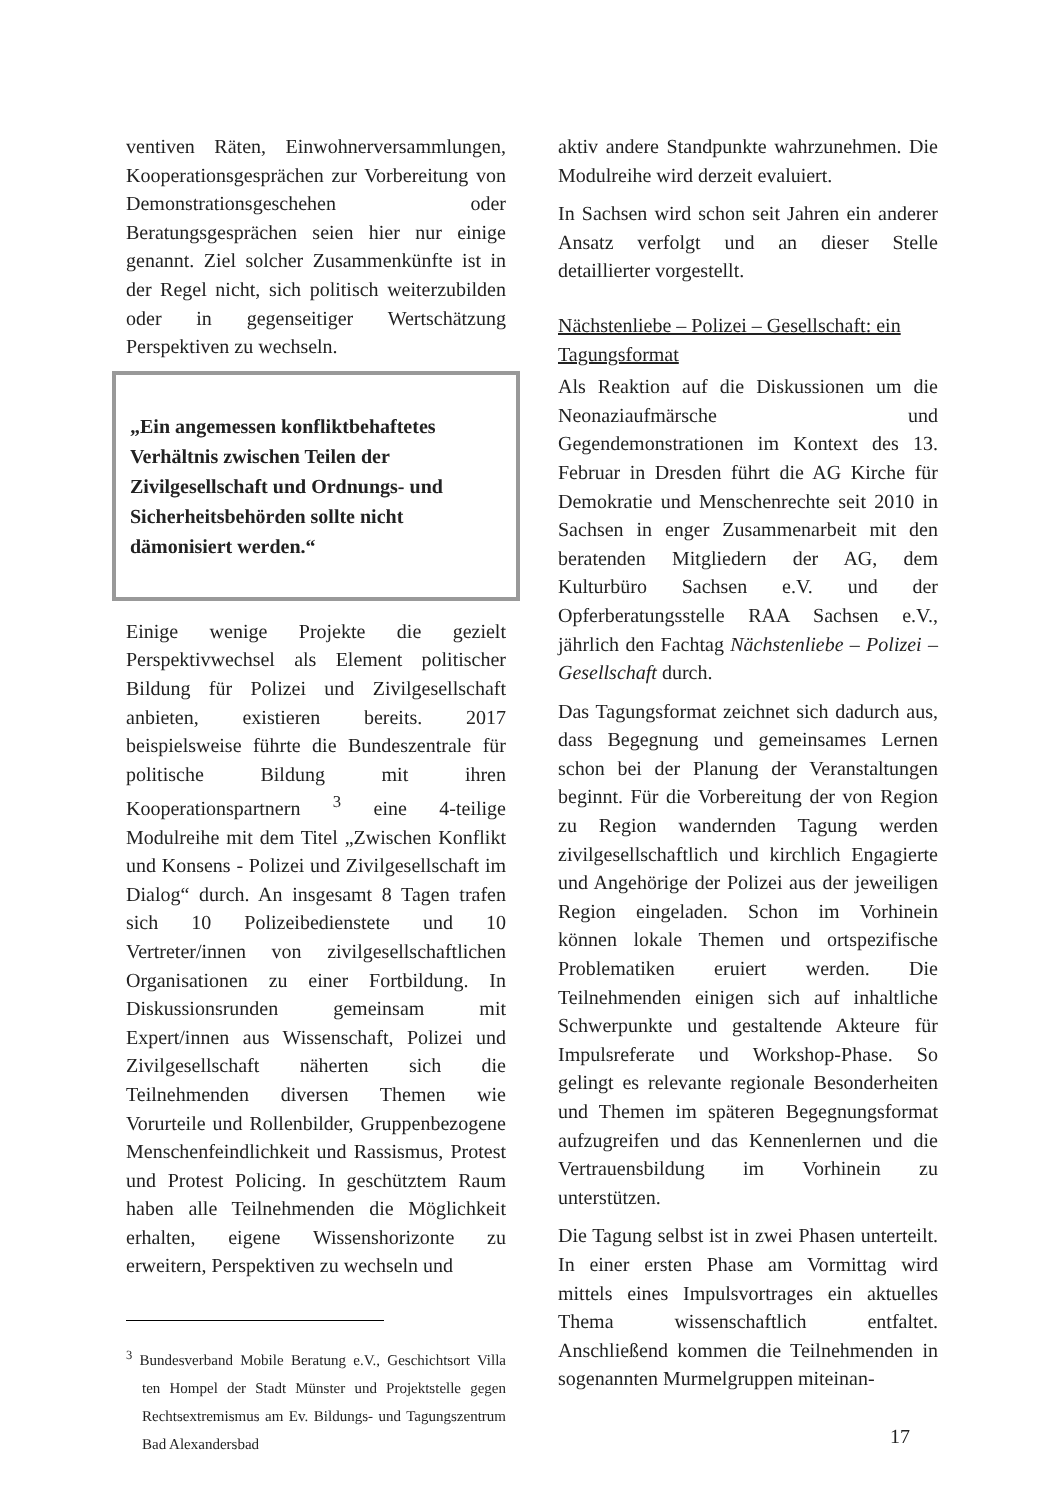ventiven Räten, Einwohnerversammlungen, Kooperationsgesprächen zur Vorbereitung von Demonstrationsgeschehen oder Beratungsgesprächen seien hier nur einige genannt. Ziel solcher Zusammenkünfte ist in der Regel nicht, sich politisch weiterzubilden oder in gegenseitiger Wertschätzung Perspektiven zu wechseln.
„Ein angemessen konfliktbehaftetes Verhältnis zwischen Teilen der Zivilgesellschaft und Ordnungs- und Sicherheitsbehörden sollte nicht dämonisiert werden.“
Einige wenige Projekte die gezielt Perspektivwechsel als Element politischer Bildung für Polizei und Zivilgesellschaft anbieten, existieren bereits. 2017 beispielsweise führte die Bundeszentrale für politische Bildung mit ihren Kooperationspartnern <sup>3</sup> eine 4-teilige Modulreihe mit dem Titel „Zwischen Konflikt und Konsens - Polizei und Zivilgesellschaft im Dialog“ durch. An insgesamt 8 Tagen trafen sich 10 Polizeibedienstete und 10 Vertreter/innen von zivilgesellschaftlichen Organisationen zu einer Fortbildung. In Diskussionsrunden gemeinsam mit Expert/innen aus Wissenschaft, Polizei und Zivilgesellschaft näherten sich die Teilnehmenden diversen Themen wie Vorurteile und Rollenbilder, Gruppenbezogene Menschenfeindlichkeit und Rassismus, Protest und Protest Policing. In geschütztem Raum haben alle Teilnehmenden die Möglichkeit erhalten, eigene Wissenshorizonte zu erweitern, Perspektiven zu wechseln und
<sup>3</sup> Bundesverband Mobile Beratung e.V., Geschichtsort Villa ten Hompel der Stadt Münster und Projektstelle gegen Rechtsextremismus am Ev. Bildungs- und Tagungszentrum Bad Alexandersbad
aktiv andere Standpunkte wahrzunehmen. Die Modulreihe wird derzeit evaluiert.
In Sachsen wird schon seit Jahren ein anderer Ansatz verfolgt und an dieser Stelle detaillierter vorgestellt.
Nächstenliebe – Polizei – Gesellschaft: ein Tagungsformat
Als Reaktion auf die Diskussionen um die Neonaziaufmärsche und Gegendemonstrationen im Kontext des 13. Februar in Dresden führt die AG Kirche für Demokratie und Menschenrechte seit 2010 in Sachsen in enger Zusammenarbeit mit den beratenden Mitgliedern der AG, dem Kulturbüro Sachsen e.V. und der Opferberatungsstelle RAA Sachsen e.V., jährlich den Fachtag Nächstenliebe – Polizei – Gesellschaft durch.
Das Tagungsformat zeichnet sich dadurch aus, dass Begegnung und gemeinsames Lernen schon bei der Planung der Veranstaltungen beginnt. Für die Vorbereitung der von Region zu Region wandernden Tagung werden zivilgesellschaftlich und kirchlich Engagierte und Angehörige der Polizei aus der jeweiligen Region eingeladen. Schon im Vorhinein können lokale Themen und ortspezifische Problematiken eruiert werden. Die Teilnehmenden einigen sich auf inhaltliche Schwerpunkte und gestaltende Akteure für Impulsreferate und Workshop-Phase. So gelingt es relevante regionale Besonderheiten und Themen im späteren Begegnungsformat aufzugreifen und das Kennenlernen und die Vertrauensbildung im Vorhinein zu unterstützen.
Die Tagung selbst ist in zwei Phasen unterteilt. In einer ersten Phase am Vormittag wird mittels eines Impulsvortrages ein aktuelles Thema wissenschaftlich entfaltet. Anschließend kommen die Teilnehmenden in sogenannten Murmelgruppen miteinan-
17